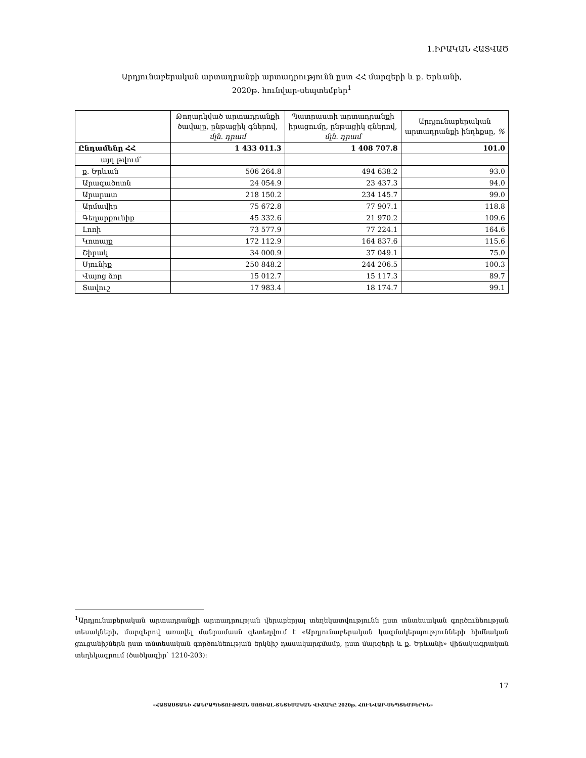1.ԻՐԱԿԱՆ ՀԱՏՎԱԾ
Արդյունաբերական արտադրանքի արտադրությունն ըստ ՀՀ մարզերի և ք. Երևանի,
2020թ. հունվար-սեպտեմբեր<sup>1</sup>
| | Թողարկված արտադրանքի ծավալը, ընթացիկ գներով, մլն. դրամ | Պատրաստի արտադրանքի իրացումը, ընթացիկ գներով, մլն. դրամ | Արդյունաբերական արտադրանքի ինդեքսը, % |
| --- | --- | --- | --- |
| Ընդամենը ՀՀ | 1 433 011.3 | 1 408 707.8 | 101.0 |
| այդ թվում՝ | | | |
| ք. Երևան | 506 264.8 | 494 638.2 | 93.0 |
| Արագածոտն | 24 054.9 | 23 437.3 | 94.0 |
| Արարատ | 218 150.2 | 234 145.7 | 99.0 |
| Արմավիր | 75 672.8 | 77 907.1 | 118.8 |
| Գեղարքունիք | 45 332.6 | 21 970.2 | 109.6 |
| Լոռի | 73 577.9 | 77 224.1 | 164.6 |
| Կոտայք | 172 112.9 | 164 837.6 | 115.6 |
| Շիրակ | 34 000.9 | 37 049.1 | 75.0 |
| Սյունիք | 250 848.2 | 244 206.5 | 100.3 |
| Վայոց ձոր | 15 012.7 | 15 117.3 | 89.7 |
| Տավուշ | 17 983.4 | 18 174.7 | 99.1 |
<sup>1</sup> Արդյունաբերական արտադրանքի արտադրության վերաբերյալ տեղեկատվությունն ըստ տնտեսական գործունեության տեսակների, մարզերով առավել մանրամասն զետեղվում է «Արդյունաբերական կազմակերպությունների հիմնական ցուցանիշներն ըստ տնտեսական գործունեության երկնիշ դասակարգմամբ, ըստ մարզերի և ք. Երևանի» վիճակագրական տեղեկագրում (ծածկագիր՝ 1210-203):
17
«ՀԱՅԱՍՏԱՆԻ ՀԱՆՐԱՊԵՏՈՒԹՅԱՆ ՍՈՑԻԱԼ-ՏՆՏԵՍԱԿԱՆ ՎԻՃԱԿԸ 2020թ. ՀՈՒՆՎԱՐ-ՍԵՊՏԵՄԲԵՐԻՆ»